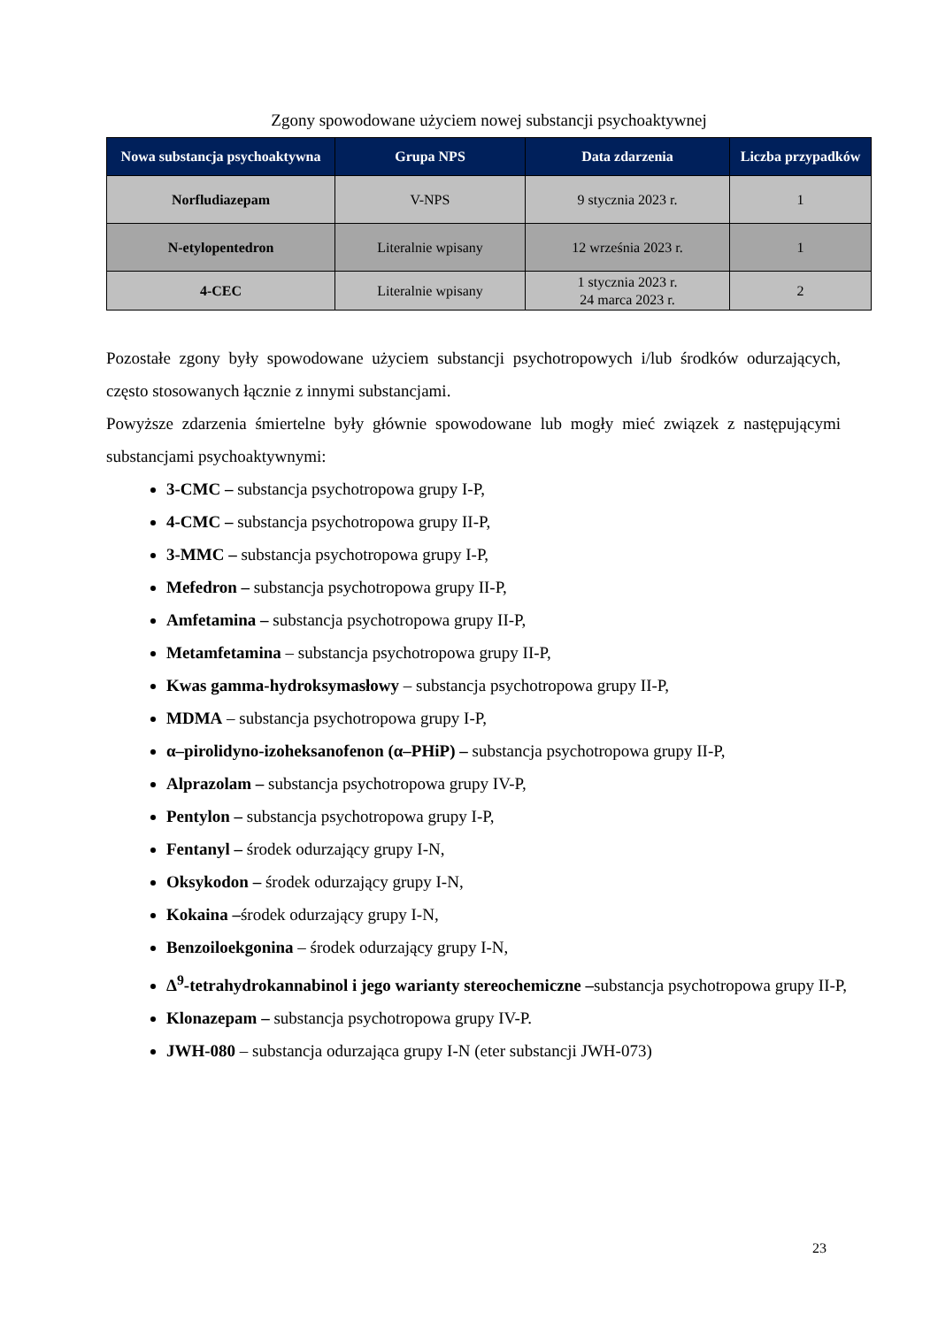Zgony spowodowane użyciem nowej substancji psychoaktywnej
| Nowa substancja psychoaktywna | Grupa NPS | Data zdarzenia | Liczba przypadków |
| --- | --- | --- | --- |
| Norfludiazepam | V-NPS | 9 stycznia 2023 r. | 1 |
| N-etylopentedron | Literalnie wpisany | 12 września 2023 r. | 1 |
| 4-CEC | Literalnie wpisany | 1 stycznia 2023 r. 24 marca 2023 r. | 2 |
Pozostałe zgony były spowodowane użyciem substancji psychotropowych i/lub środków odurzających, często stosowanych łącznie z innymi substancjami.
Powyższe zdarzenia śmiertelne były głównie spowodowane lub mogły mieć związek z następującymi substancjami psychoaktywnymi:
3-CMC – substancja psychotropowa grupy I-P,
4-CMC – substancja psychotropowa grupy II-P,
3-MMC – substancja psychotropowa grupy I-P,
Mefedron – substancja psychotropowa grupy II-P,
Amfetamina – substancja psychotropowa grupy II-P,
Metamfetamina – substancja psychotropowa grupy II-P,
Kwas gamma-hydroksymasłowy – substancja psychotropowa grupy II-P,
MDMA – substancja psychotropowa grupy I-P,
α–pirolidyno-izoheksanofenon (α–PHiP) – substancja psychotropowa grupy II-P,
Alprazolam – substancja psychotropowa grupy IV-P,
Pentylon – substancja psychotropowa grupy I-P,
Fentanyl – środek odurzający grupy I-N,
Oksykodon – środek odurzający grupy I-N,
Kokaina –środek odurzający grupy I-N,
Benzoiloekgonina – środek odurzający grupy I-N,
Δ<sup>9</sup>-tetrahydrokannabinol i jego warianty stereochemiczne –substancja psychotropowa grupy II-P,
Klonazepam – substancja psychotropowa grupy IV-P.
JWH-080 – substancja odurzająca grupy I-N (eter substancji JWH-073)
23